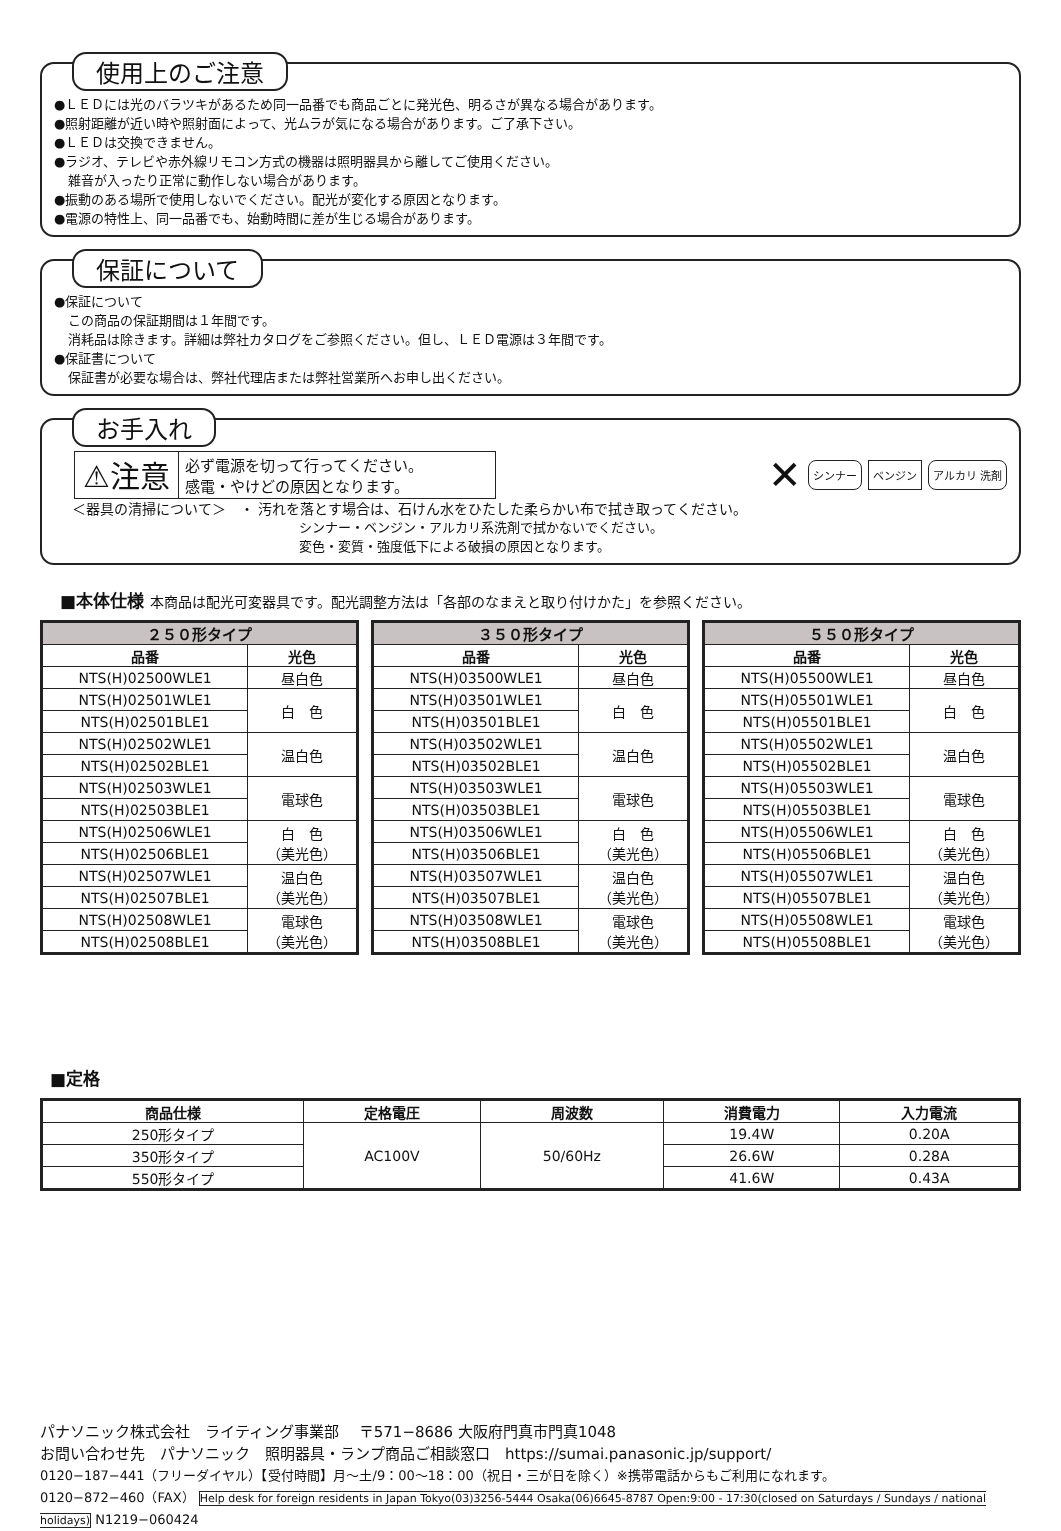使用上のご注意
●ＬＥＤには光のバラツキがあるため同一品番でも商品ごとに発光色、明るさが異なる場合があります。
●照射距離が近い時や照射面によって、光ムラが気になる場合があります。ご了承下さい。
●ＬＥＤは交換できません。
●ラジオ、テレビや赤外線リモコン方式の機器は照明器具から離してご使用ください。
雑音が入ったり正常に動作しない場合があります。
●振動のある場所で使用しないでください。配光が変化する原因となります。
●電源の特性上、同一品番でも、始動時間に差が生じる場合があります。
保証について
●保証について
この商品の保証期間は１年間です。
消耗品は除きます。詳細は弊社カタログをご参照ください。但し、ＬＥＤ電源は３年間です。
●保証書について
保証書が必要な場合は、弊社代理店または弊社営業所へお申し出ください。
お手入れ
⚠注意
必ず電源を切って行ってください。
感電・やけどの原因となります。
✕ シンナー ベンジン アルカリ 洗剤
＜器具の清掃について＞　・ 汚れを落とす場合は、石けん水をひたした柔らかい布で拭き取ってください。
シンナー・ベンジン・アルカリ系洗剤で拭かないでください。
変色・変質・強度低下による破損の原因となります。
■本体仕様 本商品は配光可変器具です。配光調整方法は「各部のなまえと取り付けかた」を参照ください。
| ２５０形タイプ | |
| --- | --- |
| 品番 | 光色 |
| NTS(H)02500WLE1 | 昼白色 |
| NTS(H)02501WLE1 | 白 色 |
| NTS(H)02501BLE1 | |
| NTS(H)02502WLE1 | 温白色 |
| NTS(H)02502BLE1 | |
| NTS(H)02503WLE1 | 電球色 |
| NTS(H)02503BLE1 | |
| NTS(H)02506WLE1 | 白 色 （美光色） |
| NTS(H)02506BLE1 | |
| NTS(H)02507WLE1 | 温白色 （美光色） |
| NTS(H)02507BLE1 | |
| NTS(H)02508WLE1 | 電球色 （美光色） |
| NTS(H)02508BLE1 | |
| ３５０形タイプ | |
| --- | --- |
| 品番 | 光色 |
| NTS(H)03500WLE1 | 昼白色 |
| NTS(H)03501WLE1 | 白 色 |
| NTS(H)03501BLE1 | |
| NTS(H)03502WLE1 | 温白色 |
| NTS(H)03502BLE1 | |
| NTS(H)03503WLE1 | 電球色 |
| NTS(H)03503BLE1 | |
| NTS(H)03506WLE1 | 白 色 （美光色） |
| NTS(H)03506BLE1 | |
| NTS(H)03507WLE1 | 温白色 （美光色） |
| NTS(H)03507BLE1 | |
| NTS(H)03508WLE1 | 電球色 （美光色） |
| NTS(H)03508BLE1 | |
| ５５０形タイプ | |
| --- | --- |
| 品番 | 光色 |
| NTS(H)05500WLE1 | 昼白色 |
| NTS(H)05501WLE1 | 白 色 |
| NTS(H)05501BLE1 | |
| NTS(H)05502WLE1 | 温白色 |
| NTS(H)05502BLE1 | |
| NTS(H)05503WLE1 | 電球色 |
| NTS(H)05503BLE1 | |
| NTS(H)05506WLE1 | 白 色 （美光色） |
| NTS(H)05506BLE1 | |
| NTS(H)05507WLE1 | 温白色 （美光色） |
| NTS(H)05507BLE1 | |
| NTS(H)05508WLE1 | 電球色 （美光色） |
| NTS(H)05508BLE1 | |
■定格
| 商品仕様 | 定格電圧 | 周波数 | 消費電力 | 入力電流 |
| --- | --- | --- | --- | --- |
| 250形タイプ | AC100V | 50/60Hz | 19.4W | 0.20A |
| 350形タイプ | | | 26.6W | 0.28A |
| 550形タイプ | | | 41.6W | 0.43A |
パナソニック株式会社　ライティング事業部　 〒571−8686 大阪府門真市門真1048
お問い合わせ先　パナソニック　照明器具・ランプ商品ご相談窓口　https://sumai.panasonic.jp/support/
0120−187−441（フリーダイヤル）【受付時間】月〜土/9：00〜18：00（祝日・三が日を除く）※携帯電話からもご利用になれます。
0120−872−460（FAX） Help desk for foreign residents in Japan Tokyo(03)3256-5444 Osaka(06)6645-8787 Open:9:00 - 17:30(closed on Saturdays / Sundays / national holidays) N1219−060424